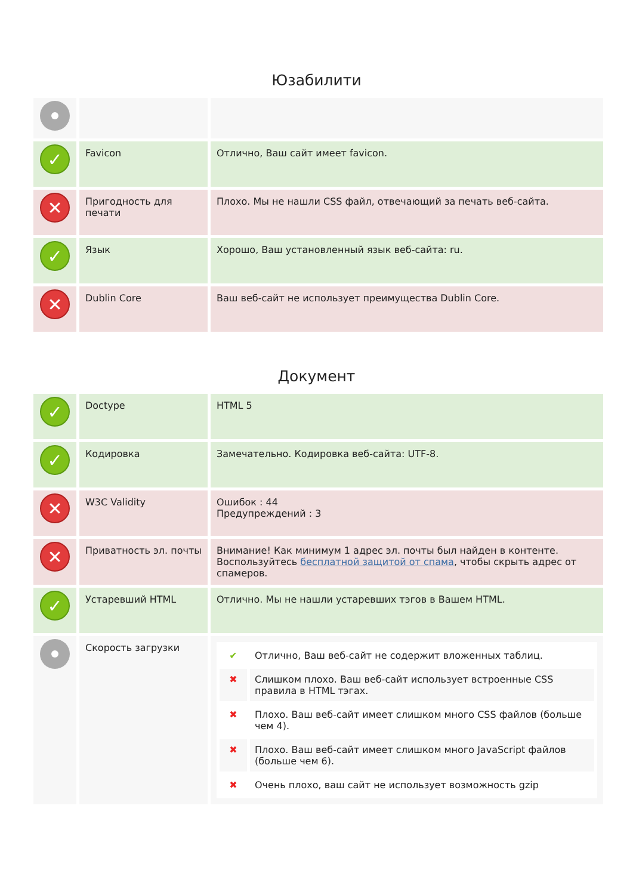Юзабилити
| ✓ | Favicon | Отлично, Ваш сайт имеет favicon. |
| ✕ | Пригодность для печати | Плохо. Мы не нашли CSS файл, отвечающий за печать веб-сайта. |
| ✓ | Язык | Хорошо, Ваш установленный язык веб-сайта: ru. |
| ✕ | Dublin Core | Ваш веб-сайт не использует преимущества Dublin Core. |
Документ
| ✓ | Doctype | HTML 5 |
| ✓ | Кодировка | Замечательно. Кодировка веб-сайта: UTF-8. |
| ✕ | W3C Validity | Ошибок : 44 Предупреждений : 3 |
| ✕ | Приватность эл. почты | Внимание! Как минимум 1 адрес эл. почты был найден в контенте. Воспользуйтесь бесплатной защитой от спама , чтобы скрыть адрес от спамеров. |
| ✓ | Устаревший HTML | Отлично. Мы не нашли устаревших тэгов в Вашем HTML. |
| | Скорость загрузки | / ✔ / Отлично, Ваш веб-сайт не содержит вложенных таблиц. / / ✖ / Слишком плохо. Ваш веб-сайт использует встроенные CSS правила в HTML тэгах. / / ✖ / Плохо. Ваш веб-сайт имеет слишком много CSS файлов (больше чем 4). / / ✖ / Плохо. Ваш веб-сайт имеет слишком много JavaScript файлов (больше чем 6). / / ✖ / Очень плохо, ваш сайт не использует возможность gzip / |